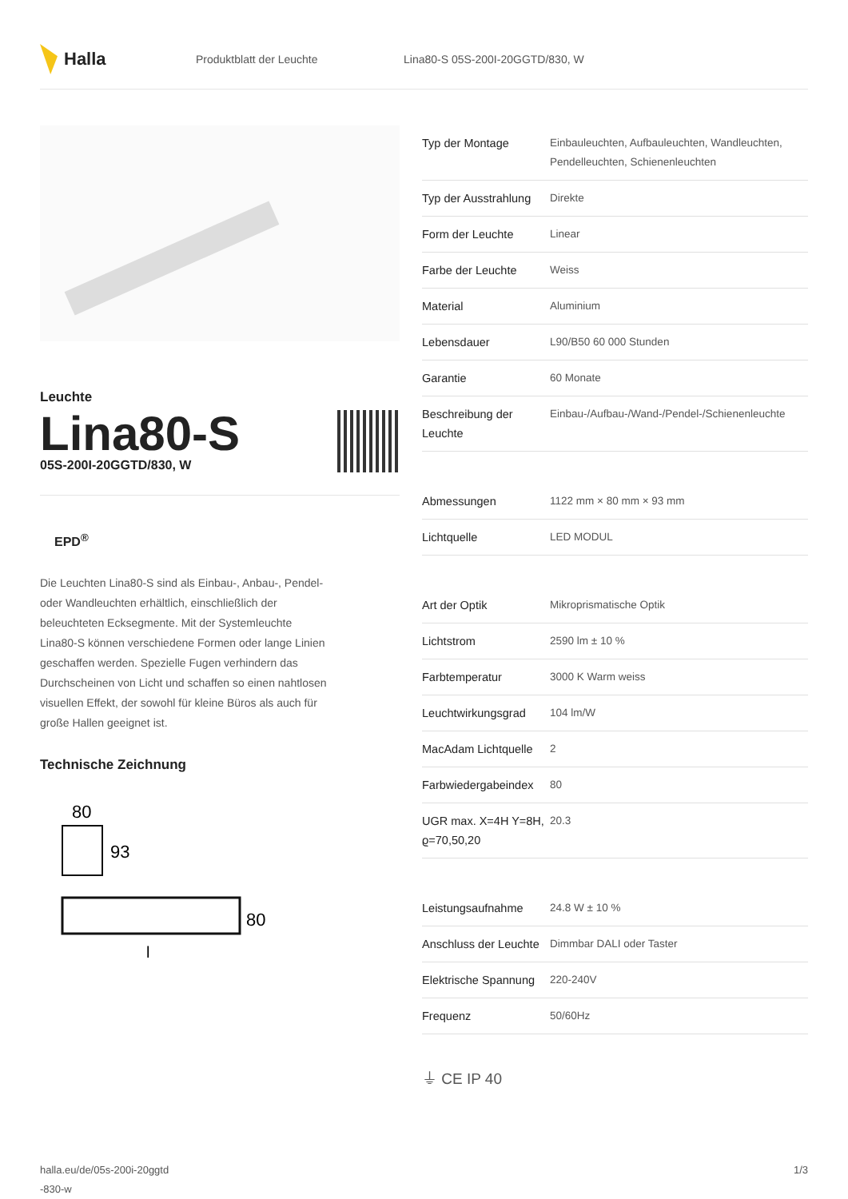Halla
Produktblatt der Leuchte
Lina80-S 05S-200I-20GGTD/830, W
Leuchte
Lina80-S
05S-200I-20GGTD/830, W
EPD<sup>®</sup>
Die Leuchten Lina80-S sind als Einbau-, Anbau-, Pendel- oder Wandleuchten erhältlich, einschließlich der beleuchteten Ecksegmente. Mit der Systemleuchte Lina80-S können verschiedene Formen oder lange Linien geschaffen werden. Spezielle Fugen verhindern das Durchscheinen von Licht und schaffen so einen nahtlosen visuellen Effekt, der sowohl für kleine Büros als auch für große Hallen geeignet ist.
Technische Zeichnung
80
93
80
l
| Typ der Montage | Einbauleuchten, Aufbauleuchten, Wandleuchten, Pendelleuchten, Schienenleuchten |
| Typ der Ausstrahlung | Direkte |
| Form der Leuchte | Linear |
| Farbe der Leuchte | Weiss |
| Material | Aluminium |
| Lebensdauer | L90/B50 60 000 Stunden |
| Garantie | 60 Monate |
| Beschreibung der Leuchte | Einbau-/Aufbau-/Wand-/Pendel-/Schienenleuchte |
| Abmessungen | 1122 mm × 80 mm × 93 mm |
| Lichtquelle | LED MODUL |
| Art der Optik | Mikroprismatische Optik |
| Lichtstrom | 2590 lm ± 10 % |
| Farbtemperatur | 3000 K Warm weiss |
| Leuchtwirkungsgrad | 104 lm/W |
| MacAdam Lichtquelle | 2 |
| Farbwiedergabeindex | 80 |
| UGR max. X=4H Y=8H, ϱ=70,50,20 | 20.3 |
| Leistungsaufnahme | 24.8 W ± 10 % |
| Anschluss der Leuchte | Dimmbar DALI oder Taster |
| Elektrische Spannung | 220-240V |
| Frequenz | 50/60Hz |
⏚ CE IP 40
halla.eu/de/05s-200i-20ggtd
-830-w
1/3